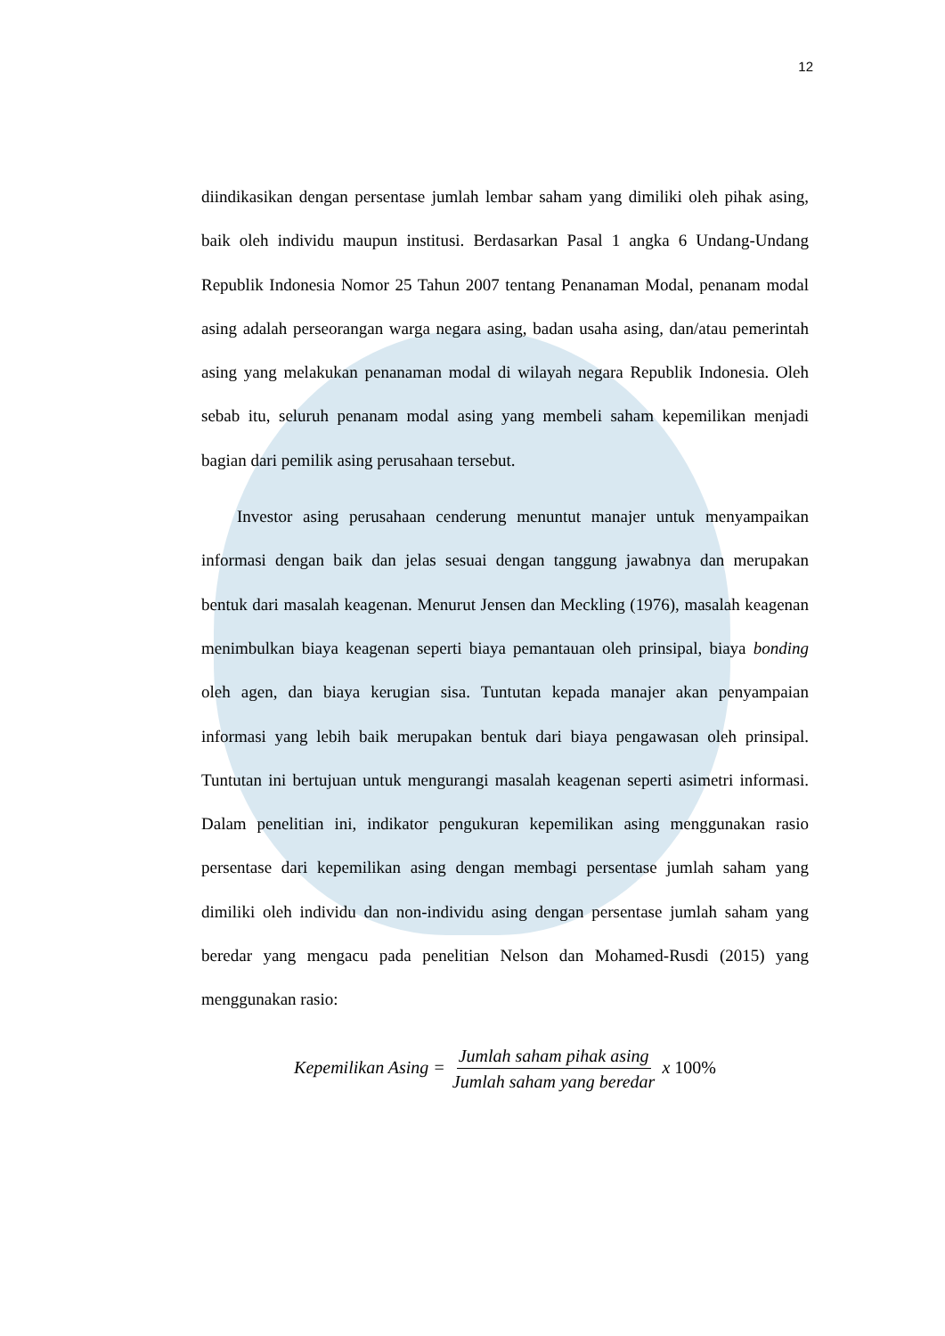12
diindikasikan dengan persentase jumlah lembar saham yang dimiliki oleh pihak asing, baik oleh individu maupun institusi. Berdasarkan Pasal 1 angka 6 Undang-Undang Republik Indonesia Nomor 25 Tahun 2007 tentang Penanaman Modal, penanam modal asing adalah perseorangan warga negara asing, badan usaha asing, dan/atau pemerintah asing yang melakukan penanaman modal di wilayah negara Republik Indonesia. Oleh sebab itu, seluruh penanam modal asing yang membeli saham kepemilikan menjadi bagian dari pemilik asing perusahaan tersebut.
Investor asing perusahaan cenderung menuntut manajer untuk menyampaikan informasi dengan baik dan jelas sesuai dengan tanggung jawabnya dan merupakan bentuk dari masalah keagenan. Menurut Jensen dan Meckling (1976), masalah keagenan menimbulkan biaya keagenan seperti biaya pemantauan oleh prinsipal, biaya bonding oleh agen, dan biaya kerugian sisa. Tuntutan kepada manajer akan penyampaian informasi yang lebih baik merupakan bentuk dari biaya pengawasan oleh prinsipal. Tuntutan ini bertujuan untuk mengurangi masalah keagenan seperti asimetri informasi. Dalam penelitian ini, indikator pengukuran kepemilikan asing menggunakan rasio persentase dari kepemilikan asing dengan membagi persentase jumlah saham yang dimiliki oleh individu dan non-individu asing dengan persentase jumlah saham yang beredar yang mengacu pada penelitian Nelson dan Mohamed-Rusdi (2015) yang menggunakan rasio:
Kepemilikan Asing = Jumlah saham pihak asing Jumlah saham yang beredar x 100%